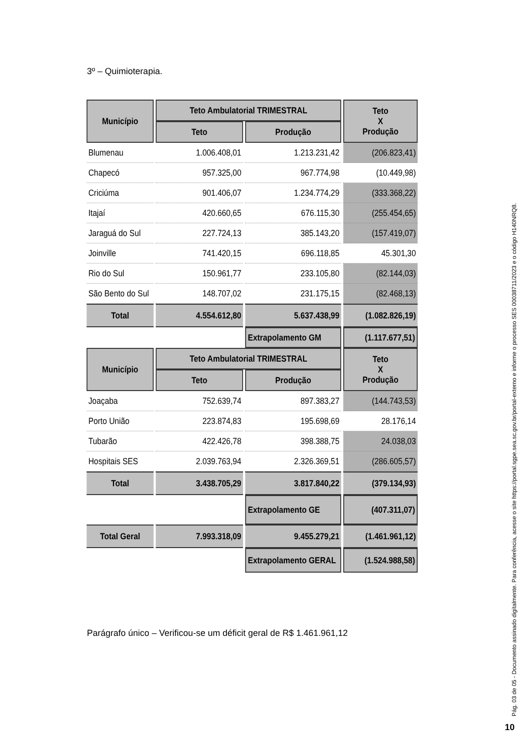3º – Quimioterapia.
| Município | Teto Ambulatorial TRIMESTRAL | | Teto X Produção |
| --- | --- | --- | --- |
| | Teto | Produção | |
| Blumenau | 1.006.408,01 | 1.213.231,42 | (206.823,41) |
| Chapecó | 957.325,00 | 967.774,98 | (10.449,98) |
| Criciúma | 901.406,07 | 1.234.774,29 | (333.368,22) |
| Itajaí | 420.660,65 | 676.115,30 | (255.454,65) |
| Jaraguá do Sul | 227.724,13 | 385.143,20 | (157.419,07) |
| Joinville | 741.420,15 | 696.118,85 | 45.301,30 |
| Rio do Sul | 150.961,77 | 233.105,80 | (82.144,03) |
| São Bento do Sul | 148.707,02 | 231.175,15 | (82.468,13) |
| Total | 4.554.612,80 | 5.637.438,99 | (1.082.826,19) |
| | | Extrapolamento GM | (1.117.677,51) |
| Município | Teto Ambulatorial TRIMESTRAL | | Teto X Produção |
| | Teto | Produção | |
| Joaçaba | 752.639,74 | 897.383,27 | (144.743,53) |
| Porto União | 223.874,83 | 195.698,69 | 28.176,14 |
| Tubarão | 422.426,78 | 398.388,75 | 24.038,03 |
| Hospitais SES | 2.039.763,94 | 2.326.369,51 | (286.605,57) |
| Total | 3.438.705,29 | 3.817.840,22 | (379.134,93) |
| | | Extrapolamento GE | (407.311,07) |
| Total Geral | 7.993.318,09 | 9.455.279,21 | (1.461.961,12) |
| | | Extrapolamento GERAL | (1.524.988,58) |
Parágrafo único – Verificou-se um déficit geral de R$ 1.461.961,12
Pág. 03 de 05 - Documento assinado digitalmente. Para conferência, acesse o site https://portal.sgpe.sea.sc.gov.br/portal-externo e informe o processo SES 00038711/2023 e o código H140NRQ8.
10